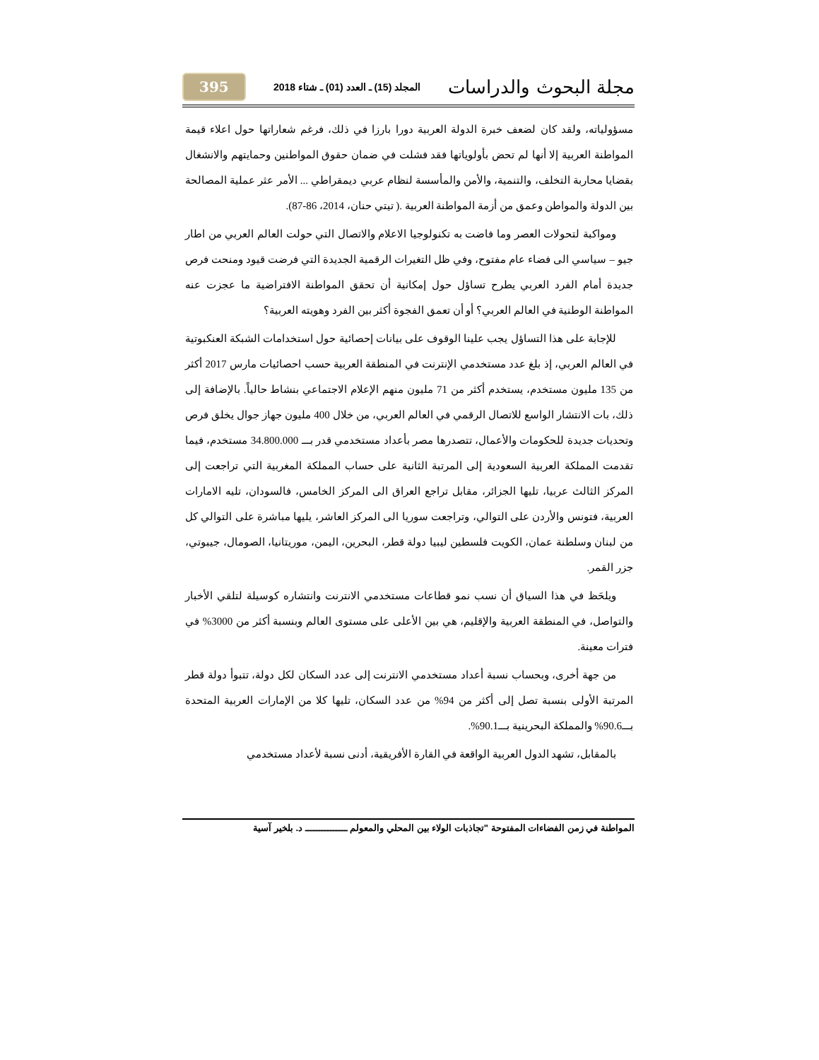مجلة البحوث والدراسات المجلد (15) ـ العدد (01) ـ شتاء 2018 395
مسؤولياته، ولقد كان لضعف خبرة الدولة العربية دورا بارزا في ذلك، فرغم شعاراتها حول اعلاء قيمة المواطنة العربية إلا أنها لم تحض بأولوياتها فقد فشلت في ضمان حقوق المواطنين وحمايتهم والانشغال بقضايا محاربة التخلف، والتنمية، والأمن والمأسسة لنظام عربي ديمقراطي ... الأمر عثر عملية المصالحة بين الدولة والمواطن وعمق من أزمة المواطنة العربية .( تيتي حنان، 2014، 86-87).
ومواكبة لتحولات العصر وما فاضت به تكنولوجيا الاعلام والاتصال التي حولت العالم العربي من اطار جيو – سياسي الى فضاء عام مفتوح، وفي ظل التغيرات الرقمية الجديدة التي فرضت قيود ومنحت فرص جديدة أمام الفرد العربي يطرح تساؤل حول إمكانية أن تحقق المواطنة الافتراضية ما عجزت عنه المواطنة الوطنية في العالم العربي؟ أو أن تعمق الفجوة أكثر بين الفرد وهويته العربية؟
للإجابة على هذا التساؤل يجب علينا الوقوف على بيانات إحصائية حول استخدامات الشبكة العنكبوتية في العالم العربي، إذ بلغ عدد مستخدمي الإنترنت في المنطقة العربية حسب احصائيات مارس 2017 أكثر من 135 مليون مستخدم، يستخدم أكثر من 71 مليون منهم الإعلام الاجتماعي بنشاط حالياً. بالإضافة إلى ذلك، بات الانتشار الواسع للاتصال الرقمي في العالم العربي، من خلال 400 مليون جهاز جوال يخلق فرص وتحديات جديدة للحكومات والأعمال، تتصدرها مصر بأعداد مستخدمي قدر بـــ 34.800.000 مستخدم، فيما تقدمت المملكة العربية السعودية إلى المرتبة الثانية على حساب المملكة المغربية التي تراجعت إلى المركز الثالث عربيا، تليها الجزائر، مقابل تراجع العراق الى المركز الخامس، فالسودان، تليه الامارات العربية، فتونس والأردن على التوالي، وتراجعت سوريا الى المركز العاشر، يليها مباشرة على التوالي كل من لبنان وسلطنة عمان، الكويت فلسطين ليبيا دولة قطر، البحرين، اليمن، موريتانيا، الصومال، جيبوتي، جزر القمر.
ويلحَظ في هذا السياق أن نسب نمو قطاعات مستخدمي الانترنت وانتشاره كوسيلة لتلقي الأخبار والتواصل، في المنطقة العربية والإقليم، هي بين الأعلى على مستوى العالم وبنسبة أكثر من 3000% في فترات معينة.
من جهة أخرى، وبحساب نسبة أعداد مستخدمي الانترنت إلى عدد السكان لكل دولة، تتبوأ دولة قطر المرتبة الأولى بنسبة تصل إلى أكثر من 94% من عدد السكان، تليها كلا من الإمارات العربية المتحدة بـــ90.6% والمملكة البحرينية بـــ90.1%.
بالمقابل، تشهد الدول العربية الواقعة في القارة الأفريقية، أدنى نسبة لأعداد مستخدمي
المواطنة في زمن الفضاءات المفتوحة "تجاذبات الولاء بين المحلي والمعولم ـــــــــــــــ د. بلخير آسية